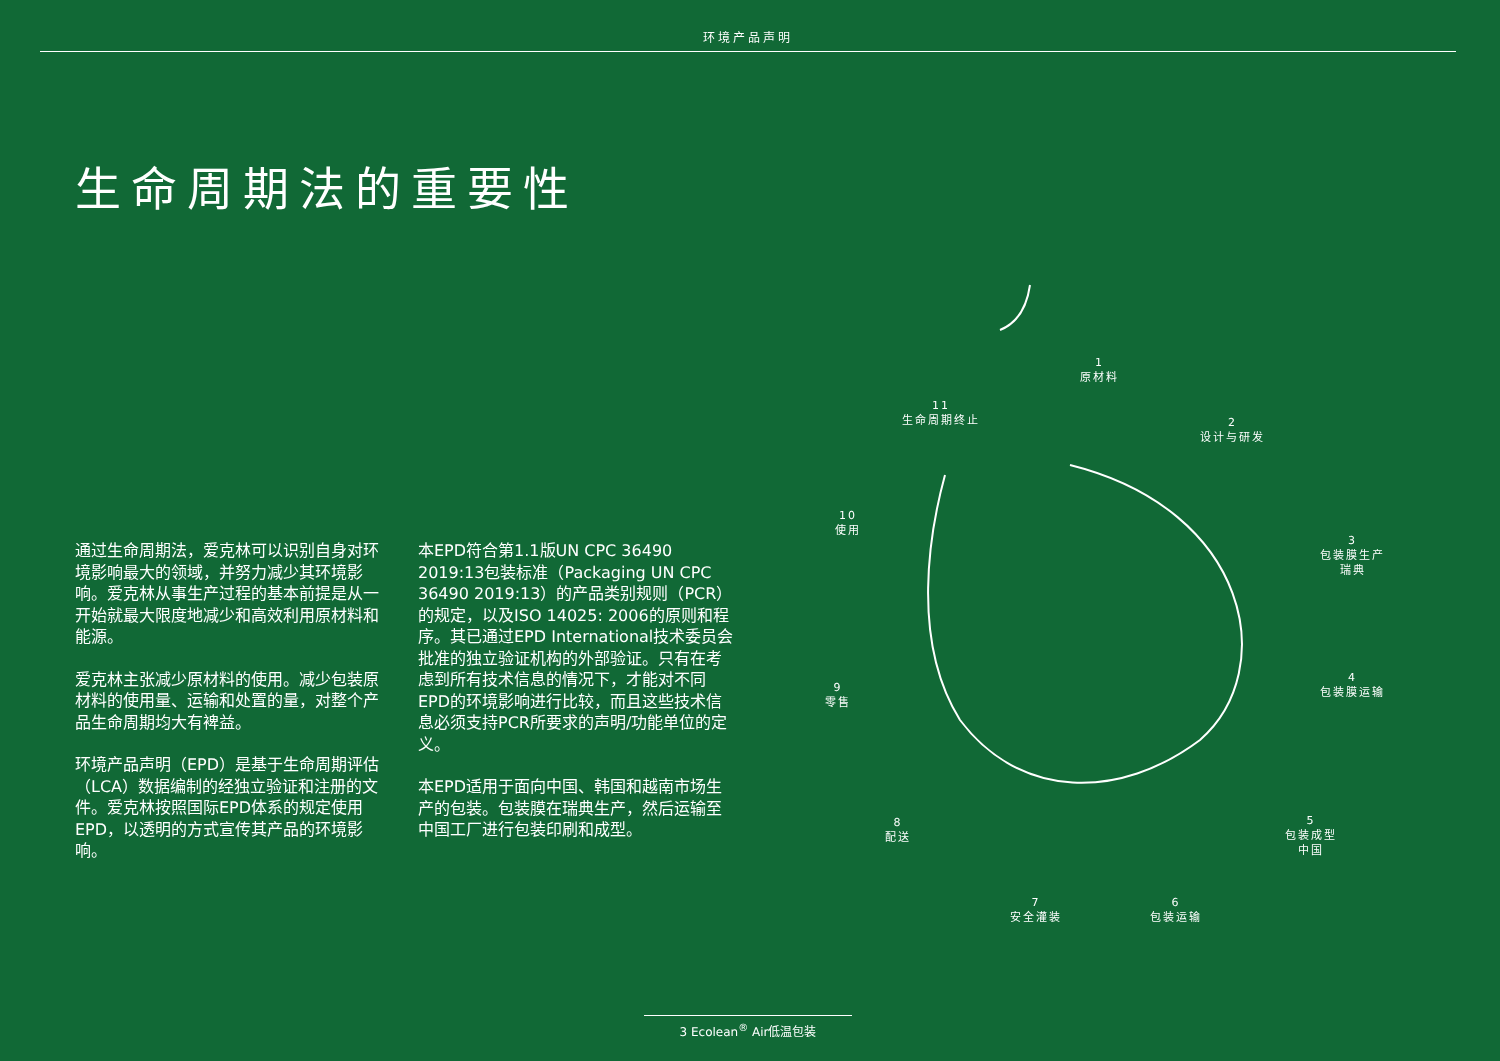环境产品声明
生命周期法的重要性
通过生命周期法，爱克林可以识别自身对环境影响最大的领域，并努力减少其环境影响。爱克林从事生产过程的基本前提是从一开始就最大限度地减少和高效利用原材料和能源。
爱克林主张减少原材料的使用。减少包装原材料的使用量、运输和处置的量，对整个产品生命周期均大有裨益。
环境产品声明（EPD）是基于生命周期评估（LCA）数据编制的经独立验证和注册的文件。爱克林按照国际EPD体系的规定使用EPD，以透明的方式宣传其产品的环境影响。
本EPD符合第1.1版UN CPC 36490 2019:13包装标准（Packaging UN CPC 36490 2019:13）的产品类别规则（PCR）的规定，以及ISO 14025: 2006的原则和程序。其已通过EPD International技术委员会批准的独立验证机构的外部验证。只有在考虑到所有技术信息的情况下，才能对不同EPD的环境影响进行比较，而且这些技术信息必须支持PCR所要求的声明/功能单位的定义。
本EPD适用于面向中国、韩国和越南市场生产的包装。包装膜在瑞典生产，然后运输至中国工厂进行包装印刷和成型。
1
原材料
2
设计与研发
3
包装膜生产
瑞典
4
包装膜运输
5
包装成型
中国
6
包装运输
7
安全灌装
8
配送
9
零售
10
使用
11
生命周期终止
3 Ecolean<sup>®</sup> Air低温包装